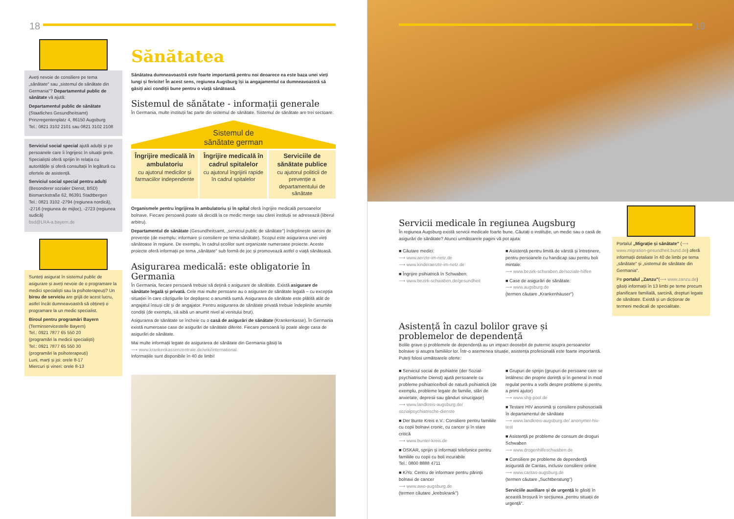18
Aveți nevoie de consiliere pe tema „sănătate" sau „sistemul de sănătate din Germania"? Departamentul public de sănătate vă ajută:
Departamentul public de sănătate
(Staatliches Gesundheitsamt)
Prinzregentenplatz 4, 86150 Augsburg
Tel.: 0821 3102 2101 sau 0821 3102 2108
Serviciul social special ajută adulții și pe persoanele care îi îngrijesc în situații grele. Specialiștii oferă sprijin în relația cu autoritățile și oferă consultații în legătură cu ofertele de asistență.
Serviciul social special pentru adulți
(Besonderer sozialer Dienst, BSD)
Bismarckstraße 62, 86391 Stadtbergen
Tel.: 0821 3102 -2794 (regiunea nordică), -2716 (regiunea de mijloc), -2723 (regiunea sudică)
bsd@LRA-a.bayern.de
Sunteți asigurat în sistemul public de asigurare și aveți nevoie de o programare la medici specialiști sau la psihoterapeuți? Un birou de serviciu are grijă de acest lucru, astfel încât dumneavoastră să obțineți o programare la un medic specialist.
Biroul pentru programări Bayern
(Terminservicestelle Bayern)
Tel.: 0921 7877 65 550 20
(programări la medicii specialiști)
Tel.: 0921 7877 65 550 30
(programări la psihoterapeuți)
Luni, marți și joi: orele 8-17
Miercuri și vineri: orele 8-13
Sănătatea
Sănătatea dumneavoastră este foarte importantă pentru noi deoarece ea este baza unei vieți lungi și fericite! În acest sens, regiunea Augsburg își ia angajamentul ca dumneavoastră să găsiți aici condiții bune pentru o viață sănătoasă.
Sistemul de sănătate - informații generale
În Germania, multe instituții fac parte din sistemul de sănătate. Sistemul de sănătate are trei sectoare:
Sistemul de
sănătate german
Îngrijire medicală în ambulatoriu
cu ajutorul medicilor și farmaciilor independente
Îngrijire medicală în cadrul spitalelor
cu ajutorul îngrijirii rapide în cadrul spitalelor
Serviciile de sănătate publice
cu ajutorul politicii de prevenție a departamentului de sănătate
Organismele pentru îngrijirea în ambulatoriu și în spital oferă îngrijire medicală persoanelor bolnave. Fiecare persoană poate să decidă la ce medic merge sau cărei instituții se adresează (liberul arbitru).
Departamentul de sănătate (Gesundheitsamt, „serviciul public de sănătate") îndeplinește sarcini de prevenție (de exemplu: informare și consiliere pe tema sănătate). Scopul este asigurarea unei vieți sănătoase în regiune. De exemplu, în cadrul școlilor sunt organizate numeroase proiecte. Aceste proiecte oferă informații pe tema „sănătate" sub formă de joc și promovează astfel o viață sănătoasă.
Asigurarea medicală: este obligatorie în Germania
În Germania, fiecare persoană trebuie să dețină o asigurare de sănătate. Există asigurare de sănătate legală și privată. Cele mai multe persoane au o asigurare de sănătate legală – cu excepția situației în care câștigurile lor depășesc o anumită sumă. Asigurarea de sănătate este plătită atât de angajatul însuși cât și de angajator. Pentru asigurarea de sănătate privată trebuie îndeplinite anumite condiții (de exemplu, să aibă un anumit nivel al venitului brut).
Asigurarea de sănătate se încheie cu o casă de asigurări de sănătate (Krankenkasse). În Germania există numeroase case de asigurări de sănătate diferite. Fiecare persoană își poate alege casa de asigurări de sănătate.
Mai multe informații legate de asigurarea de sănătate din Germania găsiți la
⟶ www.krankenkassenzentrale.de/wiki/international.
Informațiile sunt disponibile în 40 de limbi!
19
Servicii medicale în regiunea Augsburg
În regiunea Augsburg există servicii medicale foarte bune. Căutați o instituție, un medic sau o casă de asigurări de sănătate? Atunci următoarele pagini vă pot ajuta:
■ Căutare medici:
⟶ www.aerzte-im-netz.de
⟶ www.kinderaerzte-im-netz.de
■ Îngrijire psihiatrică în Schwaben:
⟶ www.bezirk-schwaben.de/gesundheit
■ Asistență pentru limită de vârstă și întreținere, pentru persoanele cu handicap sau pentru boli mintale:
⟶ www.bezirk-schwaben.de/soziale-hilfen
■ Case de asigurări de sănătate:
⟶ www.augsburg.de
(termen căutare „Krankenhäuser")
Asistență în cazul bolilor grave și problemelor de dependență
Bolile grave și problemele de dependență au un impact deosebit de puternic asupra persoanelor bolnave și asupra familiilor lor. Într-o asemenea situație, asistența profesională este foarte importantă. Puteți folosi următoarele oferte:
■ Serviciul social de psihiatrie (der Sozial-psychiatrische Dienst) ajută persoanele cu probleme psihiatrice/boli de natură psihiatrică (de exemplu, probleme legate de familie, stări de anxietate, depresii sau gânduri sinucigașe)
⟶ www.landkreis-augsburg.de/ sozialpsychiatrische-dienste
■ Der Bunte Kreis e.V.: Consiliere pentru familiile cu copii bolnavi cronic, cu cancer și în stare critică
⟶ www.bunter-kreis.de
■ OSKAR, sprijin și informații telefonice pentru familiile cu copii cu boli incurabile
Tel.: 0800 8888 4711
■ KiYo: Centru de informare pentru părinții bolnavi de cancer
⟶ www.awo-augsburg.de
(termen căutare „krebskrank")
■ Grupuri de sprijin (grupuri de persoane care se întâlnesc din proprie dorință și în general în mod regulat pentru a vorbi despre probleme și pentru a primi ajutor)
⟶ www.shg-pool.de
■ Testare HIV anonimă și consiliere psihosocială în departamentul de sănătate
⟶ www.landkreis-augsburg.de/ anonymer-hiv-test
■ Asistență pe probleme de consum de droguri Schwaben
⟶ www.drogenhilfeschwaben.de
■ Consiliere pe probleme de dependență asigurată de Caritas, inclusiv consiliere online
⟶ www.caritas-augsburg.de
(termen căutare „Suchtberatung")
Serviciile auxiliare și de urgență le găsiți în această broșură în secțiunea „pentru situații de urgență".
Portalul „Migrație și sănătate" (⟶ www.migration-gesundheit.bund.de) oferă informații detaliate în 40 de limbi pe tema „sănătate" și „sistemul de sănătate din Germania".
Pe portalul „Zanzu"(⟶ www.zanzu.de) găsiți informații în 13 limbi pe teme precum planificare familială, sarcină, drepturi legate de sănătate. Există și un dicționar de termeni medicali de specialitate.